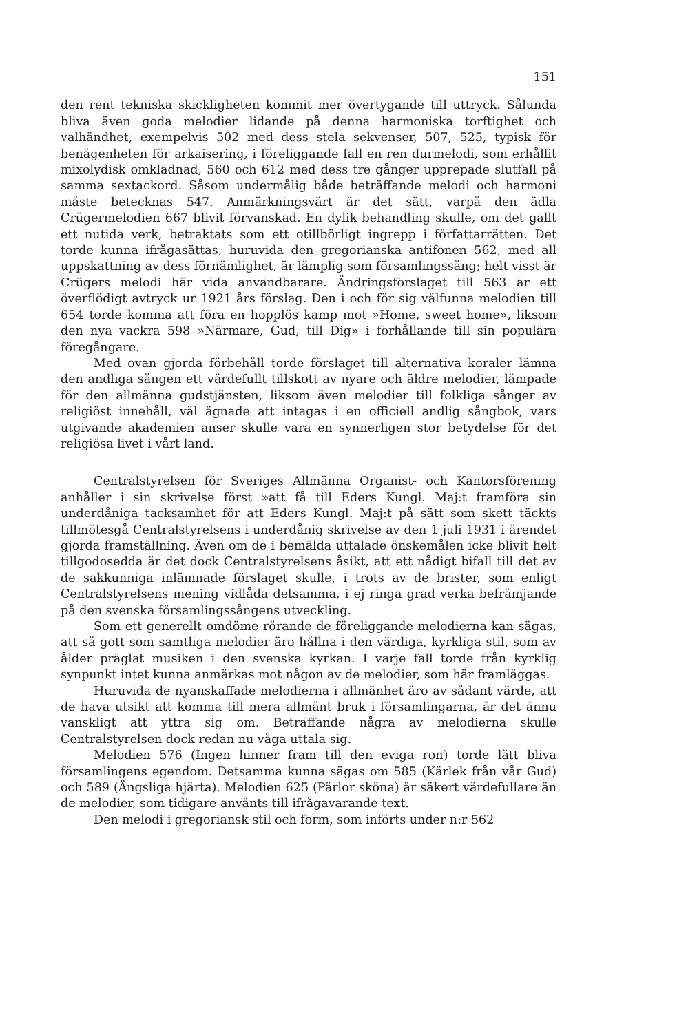151
den rent tekniska skickligheten kommit mer övertygande till uttryck. Sålunda bliva även goda melodier lidande på denna harmoniska torftighet och valhändhet, exempelvis 502 med dess stela sekvenser, 507, 525, typisk för benägenheten för arkaisering, i föreliggande fall en ren durmelodi, som erhållit mixolydisk omklädnad, 560 och 612 med dess tre gånger upprepade slutfall på samma sextackord. Såsom undermålig både beträffande melodi och harmoni måste betecknas 547. Anmärkningsvärt är det sätt, varpå den ädla Crügermelodien 667 blivit förvanskad. En dylik behandling skulle, om det gällt ett nutida verk, betraktats som ett otillbörligt ingrepp i författarrätten. Det torde kunna ifrågasättas, huruvida den gregorianska antifonen 562, med all uppskattning av dess förnämlighet, är lämplig som församlingssång; helt visst är Crügers melodi här vida användbarare. Ändringsförslaget till 563 är ett överflödigt avtryck ur 1921 års förslag. Den i och för sig välfunna melodien till 654 torde komma att föra en hopplös kamp mot »Home, sweet home», liksom den nya vackra 598 »Närmare, Gud, till Dig» i förhållande till sin populära föregångare.
Med ovan gjorda förbehåll torde förslaget till alternativa koraler lämna den andliga sången ett värdefullt tillskott av nyare och äldre melodier, lämpade för den allmänna gudstjänsten, liksom även melodier till folkliga sånger av religiöst innehåll, väl ägnade att intagas i en officiell andlig sångbok, vars utgivande akademien anser skulle vara en synnerligen stor betydelse för det religiösa livet i vårt land.
Centralstyrelsen för Sveriges Allmänna Organist- och Kantorsförening anhåller i sin skrivelse först »att få till Eders Kungl. Maj:t framföra sin underdåniga tacksamhet för att Eders Kungl. Maj:t på sätt som skett täckts tillmötesgå Centralstyrelsens i underdånig skrivelse av den 1 juli 1931 i ärendet gjorda framställning. Även om de i bemälda uttalade önskemålen icke blivit helt tillgodosedda är det dock Centralstyrelsens åsikt, att ett nådigt bifall till det av de sakkunniga inlämnade förslaget skulle, i trots av de brister, som enligt Centralstyrelsens mening vidlåda detsamma, i ej ringa grad verka befrämjande på den svenska församlingssångens utveckling.
Som ett generellt omdöme rörande de föreliggande melodierna kan sägas, att så gott som samtliga melodier äro hållna i den värdiga, kyrkliga stil, som av ålder präglat musiken i den svenska kyrkan. I varje fall torde från kyrklig synpunkt intet kunna anmärkas mot någon av de melodier, som här framläggas.
Huruvida de nyanskaffade melodierna i allmänhet äro av sådant värde, att de hava utsikt att komma till mera allmänt bruk i församlingarna, är det ännu vanskligt att yttra sig om. Beträffande några av melodierna skulle Centralstyrelsen dock redan nu våga uttala sig.
Melodien 576 (Ingen hinner fram till den eviga ron) torde lätt bliva församlingens egendom. Detsamma kunna sägas om 585 (Kärlek från vår Gud) och 589 (Ängsliga hjärta). Melodien 625 (Pärlor sköna) är säkert värdefullare än de melodier, som tidigare använts till ifrågavarande text.
Den melodi i gregoriansk stil och form, som införts under n:r 562